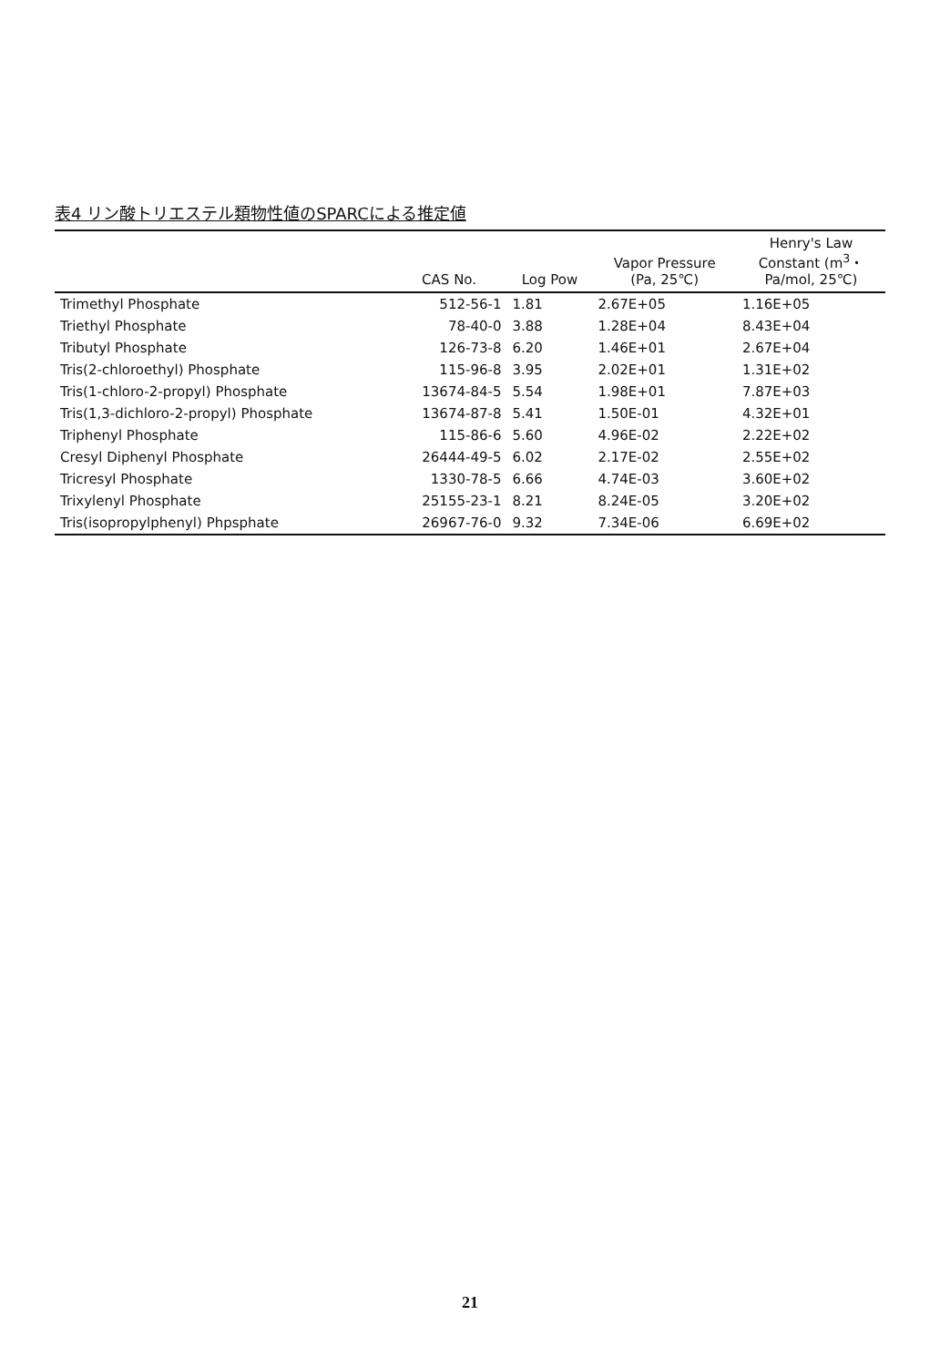表4 リン酸トリエステル類物性値のSPARCによる推定値
| | CAS No. | Log Pow | Vapor Pressure (Pa, 25℃) | Henry's Law Constant (m<sup>3</sup>・ Pa/mol, 25℃) |
| --- | --- | --- | --- | --- |
| Trimethyl Phosphate | 512-56-1 | 1.81 | 2.67E+05 | 1.16E+05 |
| Triethyl Phosphate | 78-40-0 | 3.88 | 1.28E+04 | 8.43E+04 |
| Tributyl Phosphate | 126-73-8 | 6.20 | 1.46E+01 | 2.67E+04 |
| Tris(2-chloroethyl) Phosphate | 115-96-8 | 3.95 | 2.02E+01 | 1.31E+02 |
| Tris(1-chloro-2-propyl) Phosphate | 13674-84-5 | 5.54 | 1.98E+01 | 7.87E+03 |
| Tris(1,3-dichloro-2-propyl) Phosphate | 13674-87-8 | 5.41 | 1.50E-01 | 4.32E+01 |
| Triphenyl Phosphate | 115-86-6 | 5.60 | 4.96E-02 | 2.22E+02 |
| Cresyl Diphenyl Phosphate | 26444-49-5 | 6.02 | 2.17E-02 | 2.55E+02 |
| Tricresyl Phosphate | 1330-78-5 | 6.66 | 4.74E-03 | 3.60E+02 |
| Trixylenyl Phosphate | 25155-23-1 | 8.21 | 8.24E-05 | 3.20E+02 |
| Tris(isopropylphenyl) Phpsphate | 26967-76-0 | 9.32 | 7.34E-06 | 6.69E+02 |
21